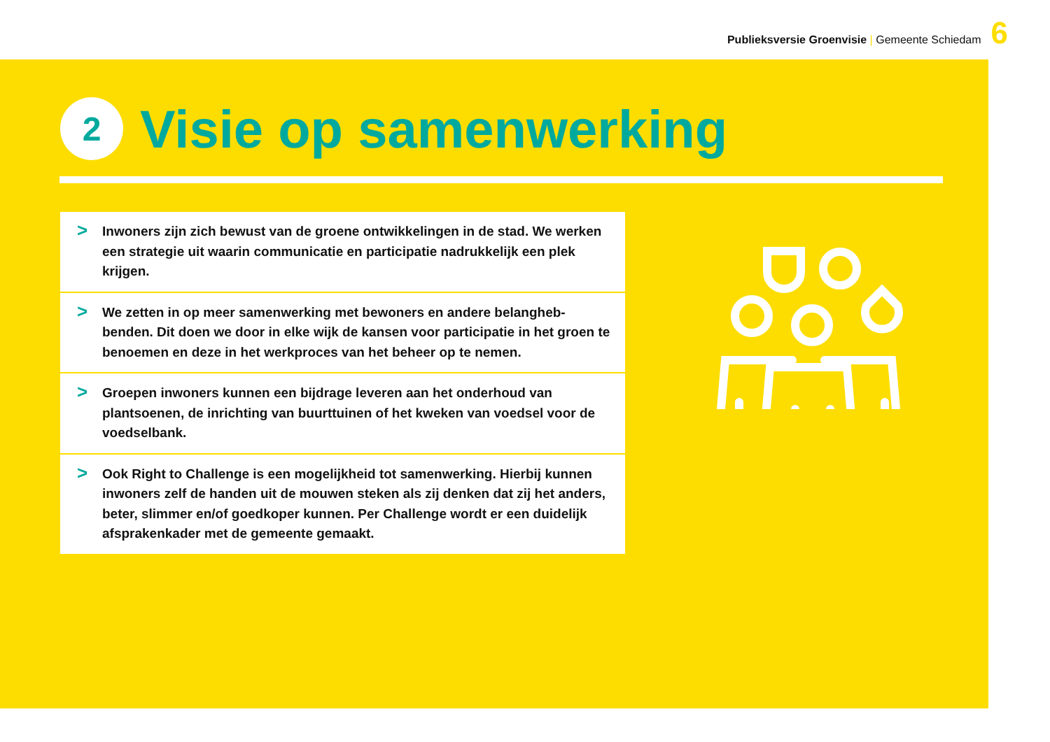Publieksversie Groenvisie | Gemeente Schiedam
6
2
Visie op samenwerking
> Inwoners zijn zich bewust van de groene ontwikkelingen in de stad. We werken een strategie uit waarin communicatie en participatie nadrukkelijk een plek krijgen.
> We zetten in op meer samenwerking met bewoners en andere belangheb-benden. Dit doen we door in elke wijk de kansen voor participatie in het groen te benoemen en deze in het werkproces van het beheer op te nemen.
> Groepen inwoners kunnen een bijdrage leveren aan het onderhoud van plantsoenen, de inrichting van buurttuinen of het kweken van voedsel voor de voedselbank.
> Ook Right to Challenge is een mogelijkheid tot samenwerking. Hierbij kunnen inwoners zelf de handen uit de mouwen steken als zij denken dat zij het anders, beter, slimmer en/of goedkoper kunnen. Per Challenge wordt er een duidelijk afsprakenkader met de gemeente gemaakt.